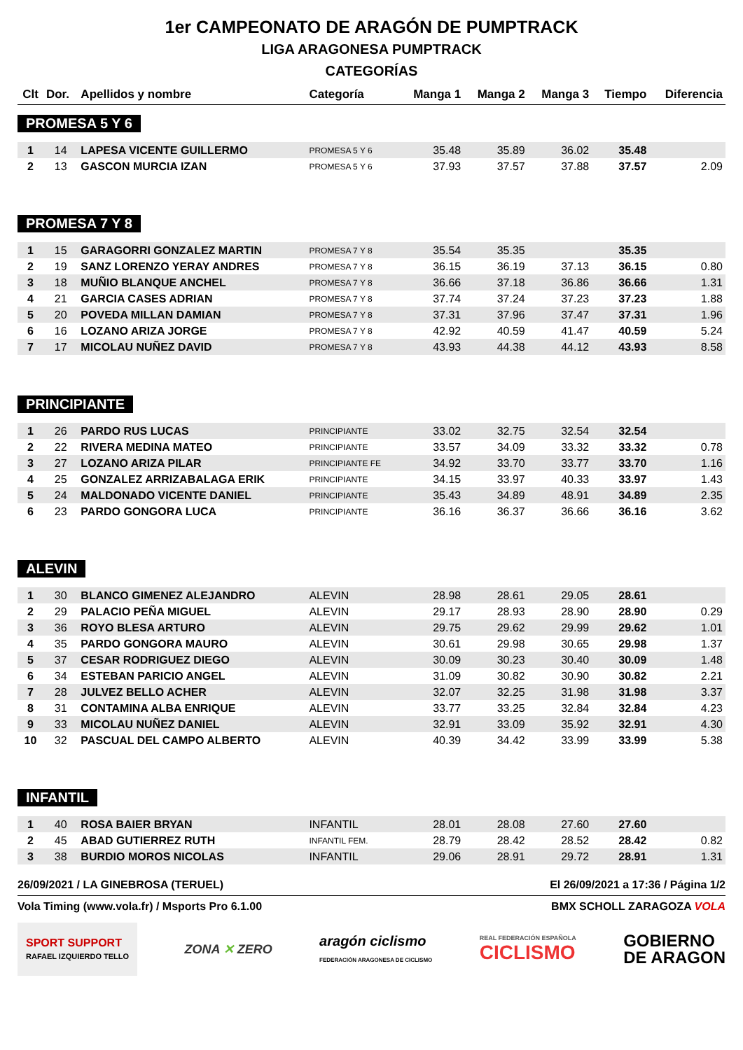1er CAMPEONATO DE ARAGÓN DE PUMPTRACK
LIGA ARAGONESA PUMPTRACK
CATEGORÍAS
| Clt | Dor. | Apellidos y nombre | Categoría | Manga 1 | Manga 2 | Manga 3 | Tiempo | Diferencia |
| --- | --- | --- | --- | --- | --- | --- | --- | --- |
| PROMESA 5 Y 6 | | | | | | | | |
| 1 | 14 | LAPESA VICENTE GUILLERMO | PROMESA 5 Y 6 | 35.48 | 35.89 | 36.02 | 35.48 | |
| 2 | 13 | GASCON MURCIA IZAN | PROMESA 5 Y 6 | 37.93 | 37.57 | 37.88 | 37.57 | 2.09 |
| PROMESA 7 Y 8 | | | | | | | | |
| 1 | 15 | GARAGORRI GONZALEZ MARTIN | PROMESA 7 Y 8 | 35.54 | 35.35 | | 35.35 | |
| 2 | 19 | SANZ LORENZO YERAY ANDRES | PROMESA 7 Y 8 | 36.15 | 36.19 | 37.13 | 36.15 | 0.80 |
| 3 | 18 | MUÑIO BLANQUE ANCHEL | PROMESA 7 Y 8 | 36.66 | 37.18 | 36.86 | 36.66 | 1.31 |
| 4 | 21 | GARCIA CASES ADRIAN | PROMESA 7 Y 8 | 37.74 | 37.24 | 37.23 | 37.23 | 1.88 |
| 5 | 20 | POVEDA MILLAN DAMIAN | PROMESA 7 Y 8 | 37.31 | 37.96 | 37.47 | 37.31 | 1.96 |
| 6 | 16 | LOZANO ARIZA JORGE | PROMESA 7 Y 8 | 42.92 | 40.59 | 41.47 | 40.59 | 5.24 |
| 7 | 17 | MICOLAU NUÑEZ DAVID | PROMESA 7 Y 8 | 43.93 | 44.38 | 44.12 | 43.93 | 8.58 |
| PRINCIPIANTE | | | | | | | | |
| 1 | 26 | PARDO RUS LUCAS | PRINCIPIANTE | 33.02 | 32.75 | 32.54 | 32.54 | |
| 2 | 22 | RIVERA MEDINA MATEO | PRINCIPIANTE | 33.57 | 34.09 | 33.32 | 33.32 | 0.78 |
| 3 | 27 | LOZANO ARIZA PILAR | PRINCIPIANTE FE | 34.92 | 33.70 | 33.77 | 33.70 | 1.16 |
| 4 | 25 | GONZALEZ ARRIZABALAGA ERIK | PRINCIPIANTE | 34.15 | 33.97 | 40.33 | 33.97 | 1.43 |
| 5 | 24 | MALDONADO VICENTE DANIEL | PRINCIPIANTE | 35.43 | 34.89 | 48.91 | 34.89 | 2.35 |
| 6 | 23 | PARDO GONGORA LUCA | PRINCIPIANTE | 36.16 | 36.37 | 36.66 | 36.16 | 3.62 |
| ALEVIN | | | | | | | | |
| 1 | 30 | BLANCO GIMENEZ ALEJANDRO | ALEVIN | 28.98 | 28.61 | 29.05 | 28.61 | |
| 2 | 29 | PALACIO PEÑA MIGUEL | ALEVIN | 29.17 | 28.93 | 28.90 | 28.90 | 0.29 |
| 3 | 36 | ROYO BLESA ARTURO | ALEVIN | 29.75 | 29.62 | 29.99 | 29.62 | 1.01 |
| 4 | 35 | PARDO GONGORA MAURO | ALEVIN | 30.61 | 29.98 | 30.65 | 29.98 | 1.37 |
| 5 | 37 | CESAR RODRIGUEZ DIEGO | ALEVIN | 30.09 | 30.23 | 30.40 | 30.09 | 1.48 |
| 6 | 34 | ESTEBAN PARICIO ANGEL | ALEVIN | 31.09 | 30.82 | 30.90 | 30.82 | 2.21 |
| 7 | 28 | JULVEZ BELLO ACHER | ALEVIN | 32.07 | 32.25 | 31.98 | 31.98 | 3.37 |
| 8 | 31 | CONTAMINA ALBA ENRIQUE | ALEVIN | 33.77 | 33.25 | 32.84 | 32.84 | 4.23 |
| 9 | 33 | MICOLAU NUÑEZ DANIEL | ALEVIN | 32.91 | 33.09 | 35.92 | 32.91 | 4.30 |
| 10 | 32 | PASCUAL DEL CAMPO ALBERTO | ALEVIN | 40.39 | 34.42 | 33.99 | 33.99 | 5.38 |
| INFANTIL | | | | | | | | |
| 1 | 40 | ROSA BAIER BRYAN | INFANTIL | 28.01 | 28.08 | 27.60 | 27.60 | |
| 2 | 45 | ABAD GUTIERREZ RUTH | INFANTIL FEM. | 28.79 | 28.42 | 28.52 | 28.42 | 0.82 |
| 3 | 38 | BURDIO MOROS NICOLAS | INFANTIL | 29.06 | 28.91 | 29.72 | 28.91 | 1.31 |
26/09/2021 / LA GINEBROSA (TERUEL) El 26/09/2021 a 17:36 / Página 1/2
Vola Timing (www.vola.fr) / Msports Pro 6.1.00 BMX SCHOLL ZARAGOZA VOLA
SPORT SUPPORT
RAFAEL IZQUIERDO TELLO
ZONA ✕ ZERO
aragón ciclismo
FEDERACIÓN ARAGONESA DE CICLISMO
REAL FEDERACIÓN ESPAÑOLA
CICLISMO
GOBIERNO
DE ARAGON